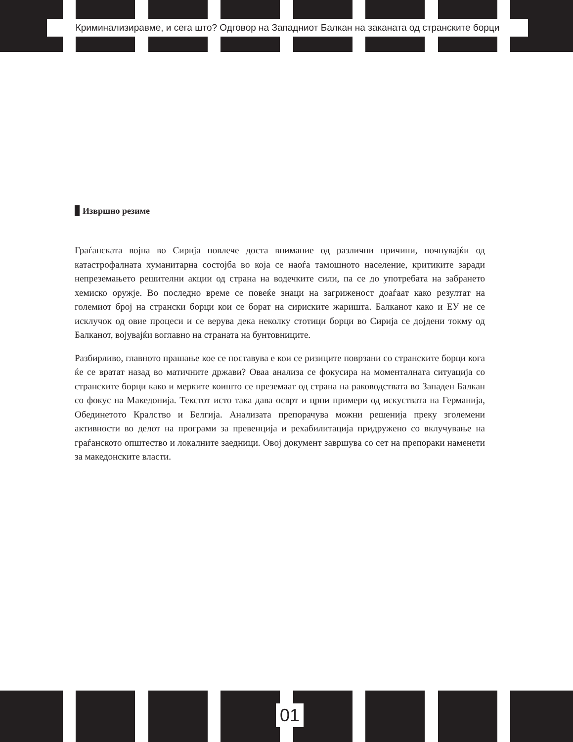Криминализиравме, и сега што? Одговор на Западниот Балкан на заканата од странските борци
Извршно резиме
Граѓанската војна во Сирија повлече доста внимание од различни причини, почнувајќи од катастрофалната хуманитарна состојба во која се наоѓа тамошното население, критиките заради непреземањето решителни акции од страна на водечките сили, па се до употребата на забрането хемиско оружје. Во последно време се повеќе знаци на загриженост доаѓаат како резултат на големиот број на странски борци кои се борат на сириските жаришта. Балканот како и ЕУ не се исклучок од овие процеси и се верува дека неколку стотици борци во Сирија се дојдени токму од Балканот, војувајќи воглавно на страната на бунтовниците.
Разбирливо, главното прашање кое се поставува е кои се ризиците поврзани со странските борци кога ќе се вратат назад во матичните држави? Оваа анализа се фокусира на моменталната ситуација со странските борци како и мерките коишто се преземаат од страна на раководствата во Западен Балкан со фокус на Македонија. Текстот исто така дава осврт и црпи примери од искуствата на Германија, Обединетото Кралство и Белгија. Анализата препорачува можни решенија преку зголемени активности во делот на програми за превенција и рехабилитација придружено со вклучување на граѓанското општество и локалните заедници. Овој документ завршува со сет на препораки наменети за македонските власти.
01